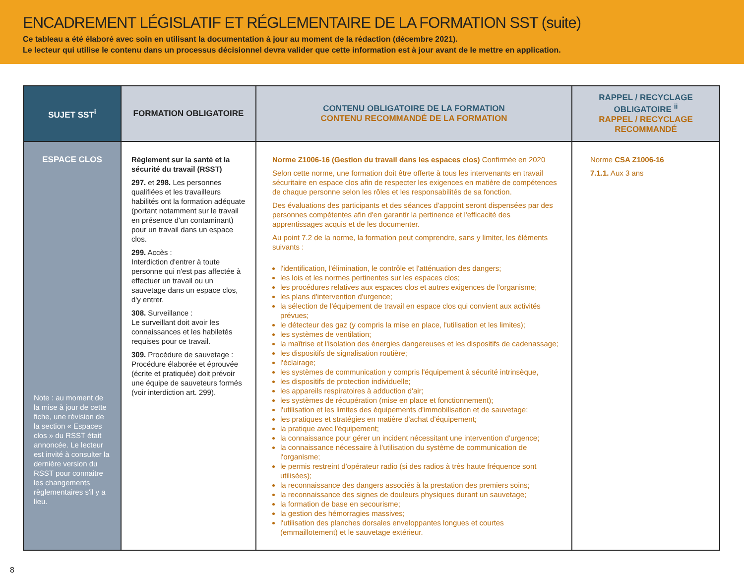ENCADREMENT LÉGISLATIF ET RÉGLEMENTAIRE DE LA FORMATION SST (suite)
Ce tableau a été élaboré avec soin en utilisant la documentation à jour au moment de la rédaction (décembre 2021).
Le lecteur qui utilise le contenu dans un processus décisionnel devra valider que cette information est à jour avant de le mettre en application.
| SUJET SST<sup>i</sup> | FORMATION OBLIGATOIRE | CONTENU OBLIGATOIRE DE LA FORMATION CONTENU RECOMMANDÉ DE LA FORMATION | RAPPEL / RECYCLAGE OBLIGATOIRE <sup>ii</sup> RAPPEL / RECYCLAGE RECOMMANDÉ |
| --- | --- | --- | --- |
| ESPACE CLOS Note : au moment de la mise à jour de cette fiche, une révision de la section « Espaces clos » du RSST était annoncée. Le lecteur est invité à consulter la dernière version du RSST pour connaitre les changements règlementaires s'il y a lieu. | Règlement sur la santé et la sécurité du travail (RSST) 297. et 298. Les personnes qualifiées et les travailleurs habilités ont la formation adéquate (portant notamment sur le travail en présence d'un contaminant) pour un travail dans un espace clos. 299. Accès : Interdiction d'entrer à toute personne qui n'est pas affectée à effectuer un travail ou un sauvetage dans un espace clos, d'y entrer. 308. Surveillance : Le surveillant doit avoir les connaissances et les habiletés requises pour ce travail. 309. Procédure de sauvetage : Procédure élaborée et éprouvée (écrite et pratiquée) doit prévoir une équipe de sauveteurs formés (voir interdiction art. 299). | Norme Z1006-16 (Gestion du travail dans les espaces clos) Confirmée en 2020 Selon cette norme, une formation doit être offerte à tous les intervenants en travail sécuritaire en espace clos afin de respecter les exigences en matière de compétences de chaque personne selon les rôles et les responsabilités de sa fonction. Des évaluations des participants et des séances d'appoint seront dispensées par des personnes compétentes afin d'en garantir la pertinence et l'efficacité des apprentissages acquis et de les documenter. Au point 7.2 de la norme, la formation peut comprendre, sans y limiter, les éléments suivants : l'identification, l'élimination, le contrôle et l'atténuation des dangers; les lois et les normes pertinentes sur les espaces clos; les procédures relatives aux espaces clos et autres exigences de l'organisme; les plans d'intervention d'urgence; la sélection de l'équipement de travail en espace clos qui convient aux activités prévues; le détecteur des gaz (y compris la mise en place, l'utilisation et les limites); les systèmes de ventilation; la maîtrise et l'isolation des énergies dangereuses et les dispositifs de cadenassage; les dispositifs de signalisation routière; l'éclairage; les systèmes de communication y compris l'équipement à sécurité intrinsèque, les dispositifs de protection individuelle; les appareils respiratoires à adduction d'air; les systèmes de récupération (mise en place et fonctionnement); l'utilisation et les limites des équipements d'immobilisation et de sauvetage; les pratiques et stratégies en matière d'achat d'équipement; la pratique avec l'équipement; la connaissance pour gérer un incident nécessitant une intervention d'urgence; la connaissance nécessaire à l'utilisation du système de communication de l'organisme; le permis restreint d'opérateur radio (si des radios à très haute fréquence sont utilisées); la reconnaissance des dangers associés à la prestation des premiers soins; la reconnaissance des signes de douleurs physiques durant un sauvetage; la formation de base en secourisme; la gestion des hémorragies massives; l'utilisation des planches dorsales enveloppantes longues et courtes (emmaillotement) et le sauvetage extérieur. | Norme CSA Z1006-16 7.1.1. Aux 3 ans |
8